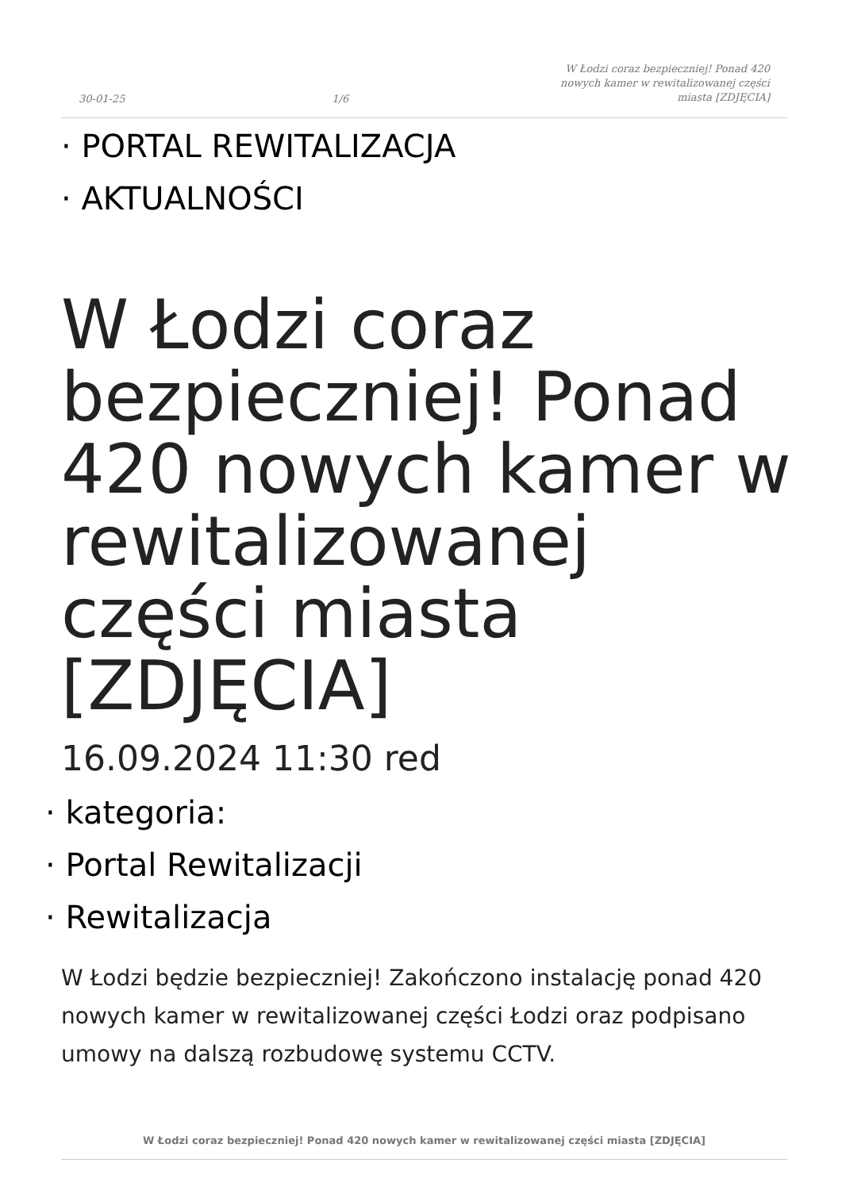30-01-25
1/6
W Łodzi coraz bezpieczniej! Ponad 420 nowych kamer w rewitalizowanej części miasta [ZDJĘCIA]
· PORTAL REWITALIZACJA
· AKTUALNOŚCI
W Łodzi coraz bezpieczniej! Ponad 420 nowych kamer w rewitalizowanej części miasta [ZDJĘCIA]
16.09.2024 11:30 red
· kategoria:
· Portal Rewitalizacji
· Rewitalizacja
W Łodzi będzie bezpieczniej! Zakończono instalację ponad 420 nowych kamer w rewitalizowanej części Łodzi oraz podpisano umowy na dalszą rozbudowę systemu CCTV.
W Łodzi coraz bezpieczniej! Ponad 420 nowych kamer w rewitalizowanej części miasta [ZDJĘCIA]